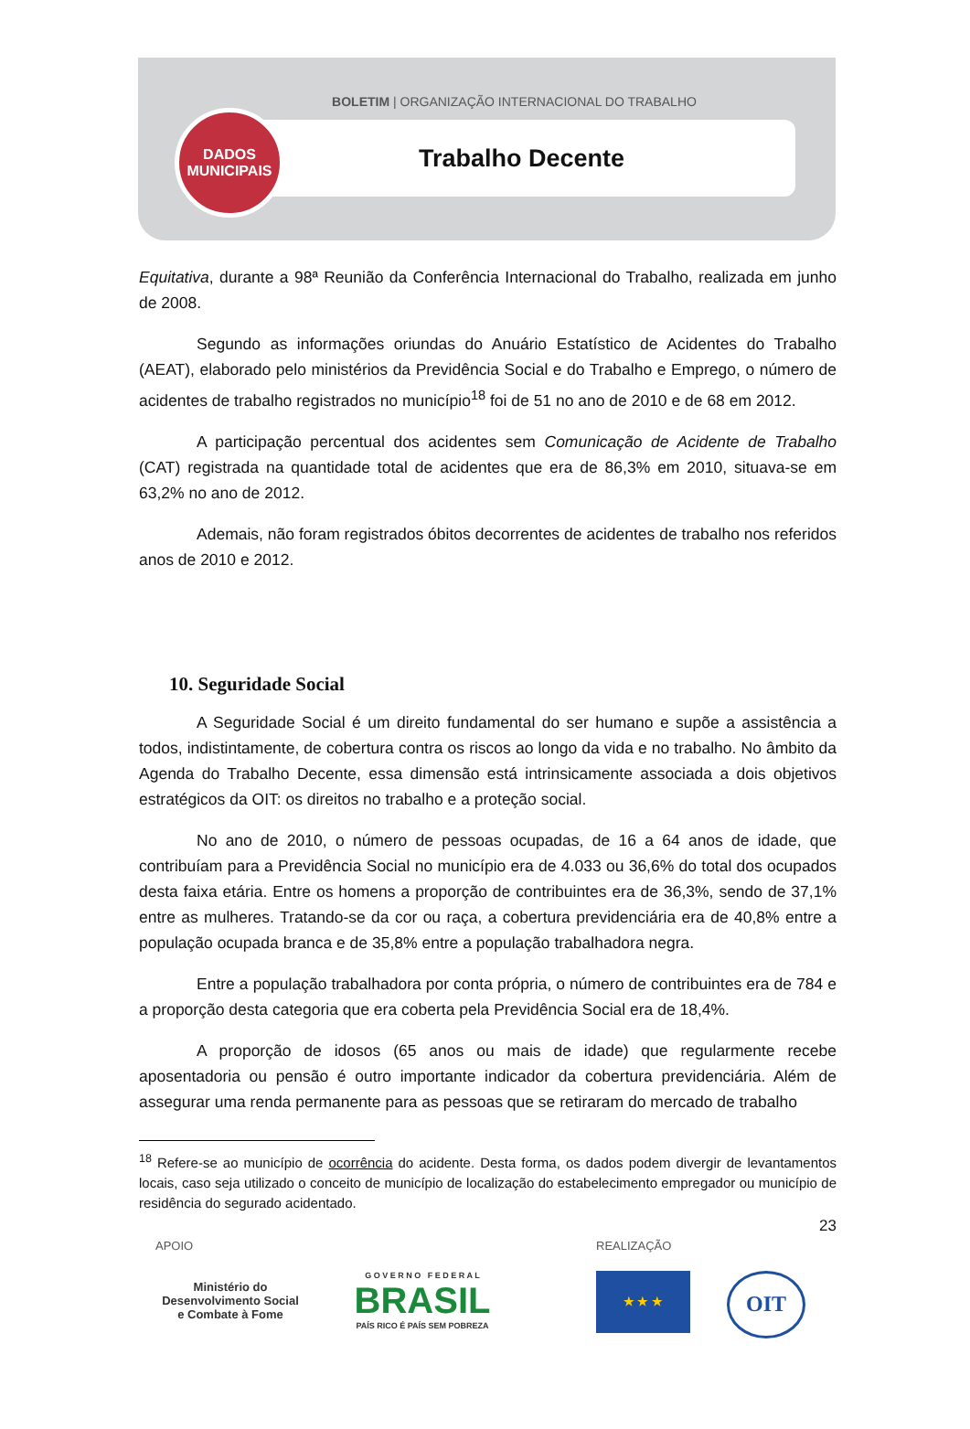BOLETIM | ORGANIZAÇÃO INTERNACIONAL DO TRABALHO
Trabalho Decente
DADOS
MUNICIPAIS
Equitativa, durante a 98ª Reunião da Conferência Internacional do Trabalho, realizada em junho de 2008.
Segundo as informações oriundas do Anuário Estatístico de Acidentes do Trabalho (AEAT), elaborado pelo ministérios da Previdência Social e do Trabalho e Emprego, o número de acidentes de trabalho registrados no município<sup>18</sup> foi de 51 no ano de 2010 e de 68 em 2012.
A participação percentual dos acidentes sem Comunicação de Acidente de Trabalho (CAT) registrada na quantidade total de acidentes que era de 86,3% em 2010, situava-se em 63,2% no ano de 2012.
Ademais, não foram registrados óbitos decorrentes de acidentes de trabalho nos referidos anos de 2010 e 2012.
10. Seguridade Social
A Seguridade Social é um direito fundamental do ser humano e supõe a assistência a todos, indistintamente, de cobertura contra os riscos ao longo da vida e no trabalho. No âmbito da Agenda do Trabalho Decente, essa dimensão está intrinsicamente associada a dois objetivos estratégicos da OIT: os direitos no trabalho e a proteção social.
No ano de 2010, o número de pessoas ocupadas, de 16 a 64 anos de idade, que contribuíam para a Previdência Social no município era de 4.033 ou 36,6% do total dos ocupados desta faixa etária. Entre os homens a proporção de contribuintes era de 36,3%, sendo de 37,1% entre as mulheres. Tratando-se da cor ou raça, a cobertura previdenciária era de 40,8% entre a população ocupada branca e de 35,8% entre a população trabalhadora negra.
Entre a população trabalhadora por conta própria, o número de contribuintes era de 784 e a proporção desta categoria que era coberta pela Previdência Social era de 18,4%.
A proporção de idosos (65 anos ou mais de idade) que regularmente recebe aposentadoria ou pensão é outro importante indicador da cobertura previdenciária. Além de assegurar uma renda permanente para as pessoas que se retiraram do mercado de trabalho
<sup>18</sup> Refere-se ao município de ocorrência do acidente. Desta forma, os dados podem divergir de levantamentos locais, caso seja utilizado o conceito de município de localização do estabelecimento empregador ou município de residência do segurado acidentado.
23
APOIO
Ministério do
Desenvolvimento Social
e Combate à Fome
G O V E R N O F E D E R A L
BRASIL
PAÍS RICO É PAÍS SEM POBREZA
REALIZAÇÃO
★ ★ ★
OIT